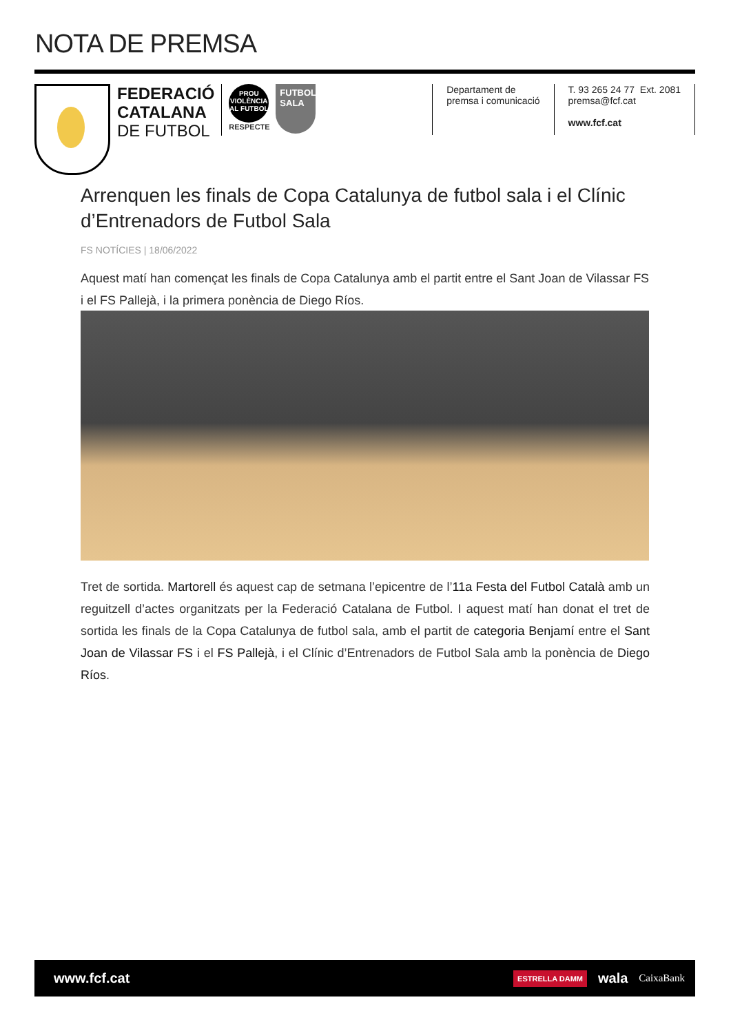NOTA DE PREMSA
FEDERACIÓ
CATALANA
DE FUTBOL
PROU
VIOLÈNCIA
AL FUTBOL
RESPECTE
FUTBOL
SALA
Departament de
premsa i comunicació
T. 93 265 24 77 Ext. 2081
premsa@fcf.cat
www.fcf.cat
Arrenquen les finals de Copa Catalunya de futbol sala i el Clínic d’Entrenadors de Futbol Sala
FS NOTÍCIES | 18/06/2022
Aquest matí han començat les finals de Copa Catalunya amb el partit entre el Sant Joan de Vilassar FS i el FS Pallejà, i la primera ponència de Diego Ríos.
Tret de sortida. Martorell és aquest cap de setmana l’epicentre de l’11a Festa del Futbol Català amb un reguitzell d’actes organitzats per la Federació Catalana de Futbol. I aquest matí han donat el tret de sortida les finals de la Copa Catalunya de futbol sala, amb el partit de categoria Benjamí entre el Sant Joan de Vilassar FS i el FS Pallejà, i el Clínic d’Entrenadors de Futbol Sala amb la ponència de Diego Ríos.
www.fcf.cat
ESTRELLA DAMM wala CaixaBank